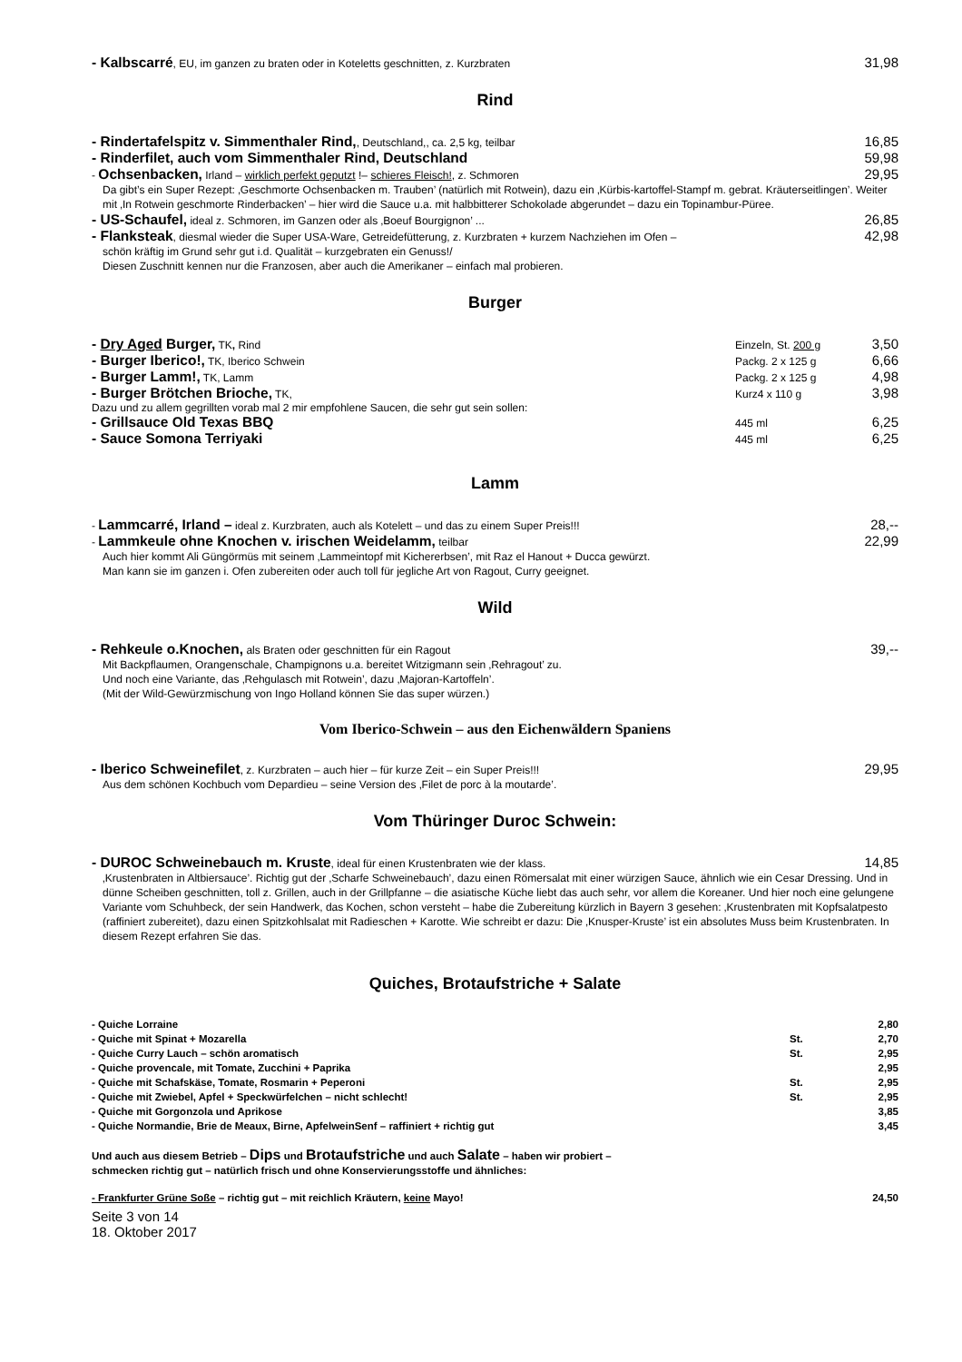- Kalbscarré, EU, im ganzen zu braten oder in Koteletts geschnitten, z. Kurzbraten 31,98
Rind
- Rindertafelspitz v. Simmenthaler Rind,, Deutschland,, ca. 2,5 kg, teilbar 16,85
- Rinderfilet, auch vom Simmenthaler Rind, Deutschland 59,98
- Ochsenbacken, Irland – wirklich perfekt geputzt !– schieres Fleisch!, z. Schmoren 29,95
Da gibt’s ein Super Rezept: ‚Geschmorte Ochsenbacken m. Trauben’ (natürlich mit Rotwein), dazu ein ‚Kürbis-kartoffel-Stampf m. gebrat. Kräuterseitlingen’. Weiter mit ‚In Rotwein geschmorte Rinderbacken’ – hier wird die Sauce u.a. mit halbbitterer Schokolade abgerundet – dazu ein Topinambur-Püree.
- US-Schaufel, ideal z. Schmoren, im Ganzen oder als ‚Boeuf Bourgignon’ ... 26,85
- Flanksteak, diesmal wieder die Super USA-Ware, Getreidefütterung, z. Kurzbraten + kurzem Nachziehen im Ofen – 42,98
schön kräftig im Grund sehr gut i.d. Qualität – kurzgebraten ein Genuss!/
Diesen Zuschnitt kennen nur die Franzosen, aber auch die Amerikaner – einfach mal probieren.
Burger
- Dry Aged Burger, TK, Rind Einzeln, St. 200 g 3,50
- Burger Iberico!, TK, Iberico Schwein Packg. 2 x 125 g 6,66
- Burger Lamm!, TK, Lamm Packg. 2 x 125 g 4,98
- Burger Brötchen Brioche, TK, Kurz4 x 110 g 3,98
Dazu und zu allem gegrillten vorab mal 2 mir empfohlene Saucen, die sehr gut sein sollen:
- Grillsauce Old Texas BBQ 445 ml 6,25
- Sauce Somona Terriyaki 445 ml 6,25
Lamm
- Lammcarré, Irland – ideal z. Kurzbraten, auch als Kotelett – und das zu einem Super Preis!!! 28,--
- Lammkeule ohne Knochen v. irischen Weidelamm, teilbar 22,99
Auch hier kommt Ali Güngörmüs mit seinem ‚Lammeintopf mit Kichererbsen’, mit Raz el Hanout + Ducca gewürzt.
Man kann sie im ganzen i. Ofen zubereiten oder auch toll für jegliche Art von Ragout, Curry geeignet.
Wild
- Rehkeule o.Knochen, als Braten oder geschnitten für ein Ragout 39,--
Mit Backpflaumen, Orangenschale, Champignons u.a. bereitet Witzigmann sein ‚Rehragout’ zu.
Und noch eine Variante, das ‚Rehgulasch mit Rotwein’, dazu ‚Majoran-Kartoffeln’.
(Mit der Wild-Gewürzmischung von Ingo Holland können Sie das super würzen.)
Vom Iberico-Schwein – aus den Eichenwäldern Spaniens
- Iberico Schweinefilet, z. Kurzbraten – auch hier – für kurze Zeit – ein Super Preis!!! 29,95
Aus dem schönen Kochbuch vom Depardieu – seine Version des ‚Filet de porc à la moutarde’.
Vom Thüringer Duroc Schwein:
- DUROC Schweinebauch m. Kruste, ideal für einen Krustenbraten wie der klass. 14,85
‚Krustenbraten in Altbiersauce’. Richtig gut der ‚Scharfe Schweinebauch’, dazu einen Römersalat mit einer würzigen Sauce, ähnlich wie ein Cesar Dressing. Und in dünne Scheiben geschnitten, toll z. Grillen, auch in der Grillpfanne – die asiatische Küche liebt das auch sehr, vor allem die Koreaner. Und hier noch eine gelungene Variante vom Schuhbeck, der sein Handwerk, das Kochen, schon versteht – habe die Zubereitung kürzlich in Bayern 3 gesehen: ‚Krustenbraten mit Kopfsalatpesto (raffiniert zubereitet), dazu einen Spitzkohlsalat mit Radieschen + Karotte. Wie schreibt er dazu: Die ‚Knusper-Kruste’ ist ein absolutes Muss beim Krustenbraten. In diesem Rezept erfahren Sie das.
Quiches, Brotaufstriche + Salate
- Quiche Lorraine 2,80
- Quiche mit Spinat + Mozarella St. 2,70
- Quiche Curry Lauch – schön aromatisch St. 2,95
- Quiche provencale, mit Tomate, Zucchini + Paprika 2,95
- Quiche mit Schafskäse, Tomate, Rosmarin + Peperoni St. 2,95
- Quiche mit Zwiebel, Apfel + Speckwürfelchen – nicht schlecht! St. 2,95
- Quiche mit Gorgonzola und Aprikose 3,85
- Quiche Normandie, Brie de Meaux, Birne, ApfelweinSenf – raffiniert + richtig gut 3,45
Und auch aus diesem Betrieb – Dips und Brotaufstriche und auch Salate – haben wir probiert –
schmecken richtig gut – natürlich frisch und ohne Konservierungsstoffe und ähnliches:
- Frankfurter Grüne Soße – richtig gut – mit reichlich Kräutern, keine Mayo! 24,50
Seite 3 von 14
18. Oktober 2017